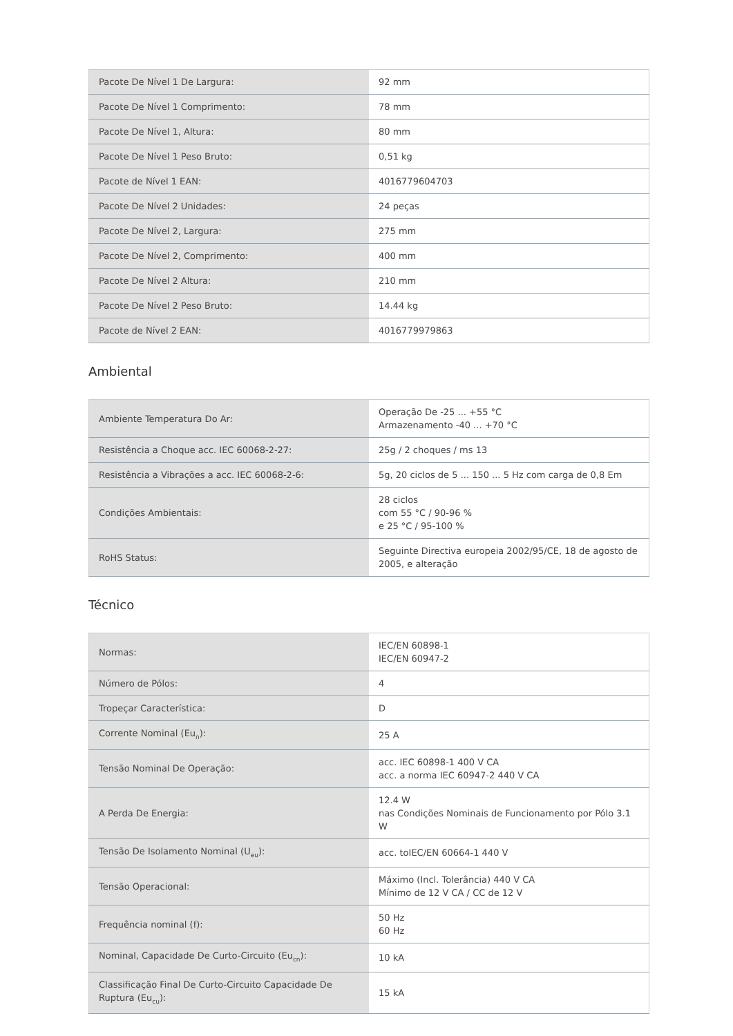| Pacote De Nível 1 De Largura: | 92 mm |
| Pacote De Nível 1 Comprimento: | 78 mm |
| Pacote De Nível 1, Altura: | 80 mm |
| Pacote De Nível 1 Peso Bruto: | 0,51 kg |
| Pacote de Nível 1 EAN: | 4016779604703 |
| Pacote De Nível 2 Unidades: | 24 peças |
| Pacote De Nível 2, Largura: | 275 mm |
| Pacote De Nível 2, Comprimento: | 400 mm |
| Pacote De Nível 2 Altura: | 210 mm |
| Pacote De Nível 2 Peso Bruto: | 14.44 kg |
| Pacote de Nível 2 EAN: | 4016779979863 |
Ambiental
| Ambiente Temperatura Do Ar: | Operação De -25 ... +55 °C Armazenamento -40 ... +70 °C |
| Resistência a Choque acc. IEC 60068-2-27: | 25g / 2 choques / ms 13 |
| Resistência a Vibrações a acc. IEC 60068-2-6: | 5g, 20 ciclos de 5 ... 150 ... 5 Hz com carga de 0,8 Em |
| Condições Ambientais: | 28 ciclos com 55 °C / 90-96 % e 25 °C / 95-100 % |
| RoHS Status: | Seguinte Directiva europeia 2002/95/CE, 18 de agosto de 2005, e alteração |
Técnico
| Normas: | IEC/EN 60898-1 IEC/EN 60947-2 |
| Número de Pólos: | 4 |
| Tropeçar Característica: | D |
| Corrente Nominal (Eu<sub>n</sub>): | 25 A |
| Tensão Nominal De Operação: | acc. IEC 60898-1 400 V CA acc. a norma IEC 60947-2 440 V CA |
| A Perda De Energia: | 12.4 W nas Condições Nominais de Funcionamento por Pólo 3.1 W |
| Tensão De Isolamento Nominal (U<sub>eu</sub>): | acc. toIEC/EN 60664-1 440 V |
| Tensão Operacional: | Máximo (Incl. Tolerância) 440 V CA Mínimo de 12 V CA / CC de 12 V |
| Frequência nominal (f): | 50 Hz 60 Hz |
| Nominal, Capacidade De Curto-Circuito (Eu<sub>cn</sub>): | 10 kA |
| Classificação Final De Curto-Circuito Capacidade De Ruptura (Eu<sub>cu</sub>): | 15 kA |